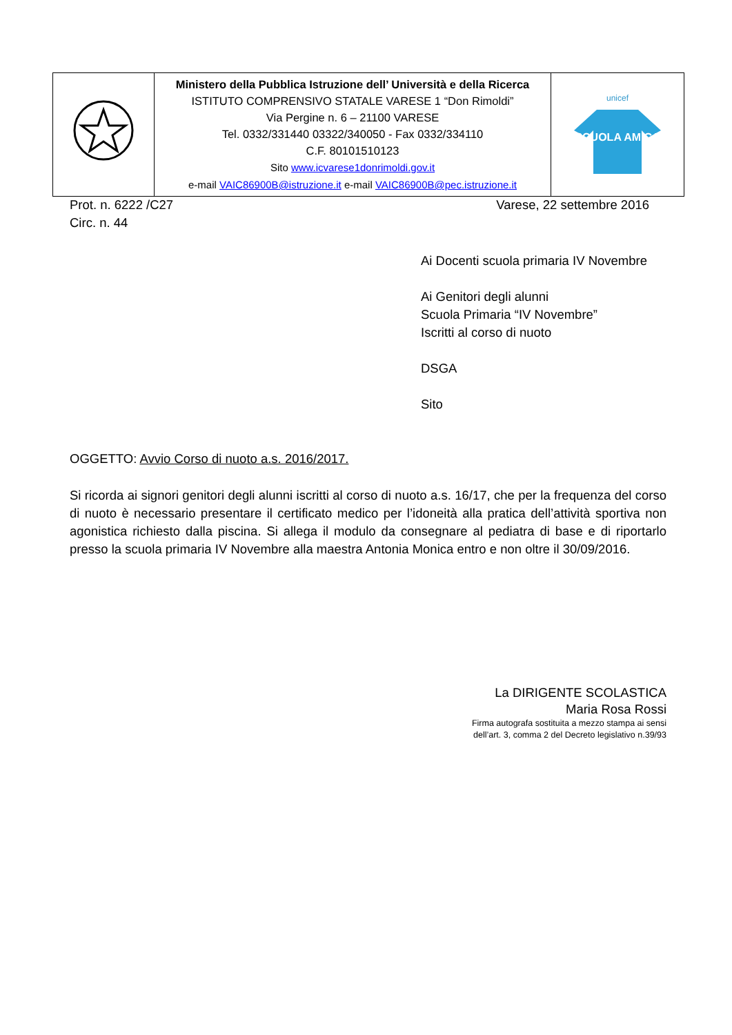| | Ministero della Pubblica Istruzione dell’ Università e della Ricerca ISTITUTO COMPRENSIVO STATALE VARESE 1 “Don Rimoldi” Via Pergine n. 6 – 21100 VARESE Tel. 0332/331440 03322/340050 - Fax 0332/334110 C.F. 80101510123 Sito www.icvarese1donrimoldi.gov.it e-mail VAIC86900B@istruzione.it e-mail VAIC86900B@pec.istruzione.it | unicef SCUOLA AMICA |
Prot. n. 6222 /C27
Circ. n. 44
Varese, 22 settembre 2016
Ai Docenti scuola primaria IV Novembre
Ai Genitori degli alunni
Scuola Primaria “IV Novembre”
Iscritti al corso di nuoto
DSGA
Sito
OGGETTO: Avvio Corso di nuoto a.s. 2016/2017.
Si ricorda ai signori genitori degli alunni iscritti al corso di nuoto a.s. 16/17, che per la frequenza del corso di nuoto è necessario presentare il certificato medico per l’idoneità alla pratica dell’attività sportiva non agonistica richiesto dalla piscina. Si allega il modulo da consegnare al pediatra di base e di riportarlo presso la scuola primaria IV Novembre alla maestra Antonia Monica entro e non oltre il 30/09/2016.
La DIRIGENTE SCOLASTICA
Maria Rosa Rossi
Firma autografa sostituita a mezzo stampa ai sensi
dell’art. 3, comma 2 del Decreto legislativo n.39/93